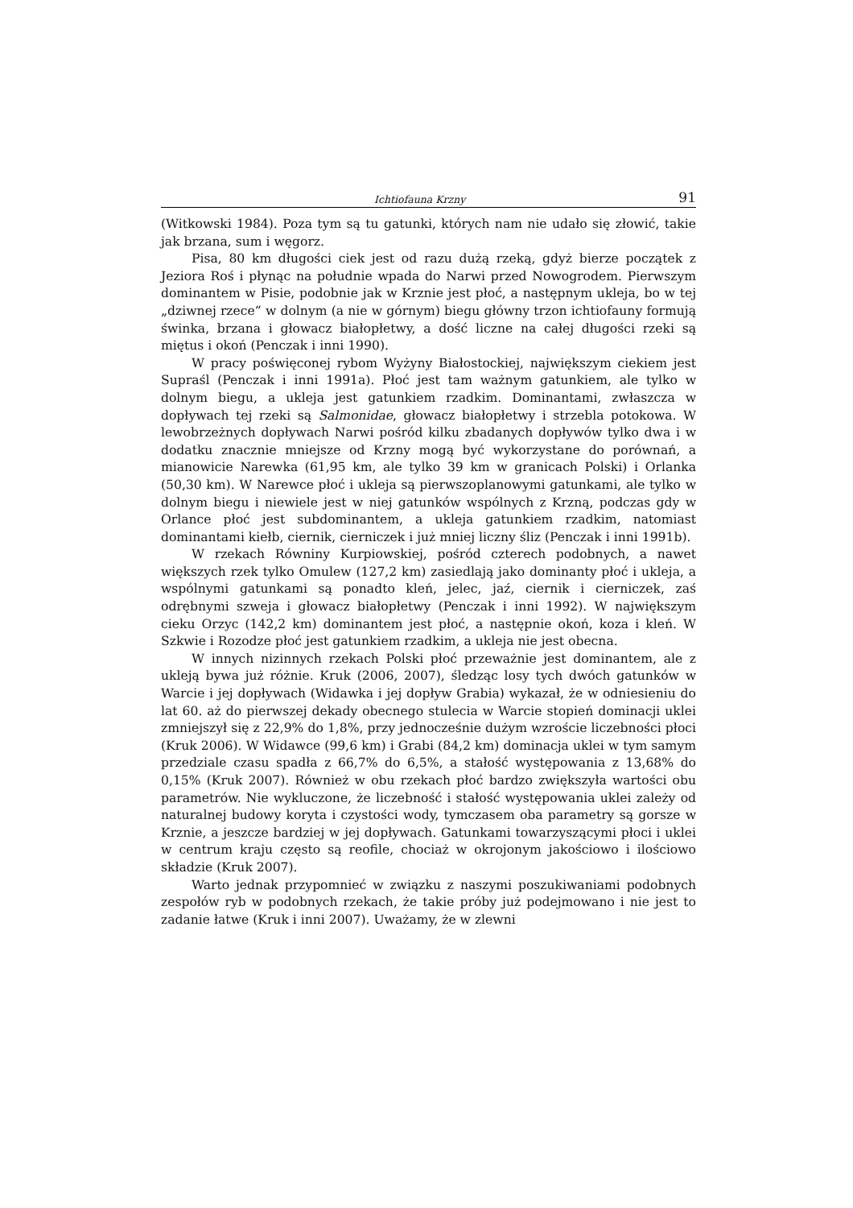Ichtiofauna Krzny 91
(Witkowski 1984). Poza tym są tu gatunki, których nam nie udało się złowić, takie jak brzana, sum i węgorz.
Pisa, 80 km długości ciek jest od razu dużą rzeką, gdyż bierze początek z Jeziora Roś i płynąc na południe wpada do Narwi przed Nowogrodem. Pierwszym dominantem w Pisie, podobnie jak w Krznie jest płoć, a następnym ukleja, bo w tej „dziwnej rzece” w dolnym (a nie w górnym) biegu główny trzon ichtiofauny formują świnka, brzana i głowacz białopłetwy, a dość liczne na całej długości rzeki są miętus i okoń (Penczak i inni 1990).
W pracy poświęconej rybom Wyżyny Białostockiej, największym ciekiem jest Supraśl (Penczak i inni 1991a). Płoć jest tam ważnym gatunkiem, ale tylko w dolnym biegu, a ukleja jest gatunkiem rzadkim. Dominantami, zwłaszcza w dopływach tej rzeki są Salmonidae, głowacz białopłetwy i strzebla potokowa. W lewobrzeżnych dopływach Narwi pośród kilku zbadanych dopływów tylko dwa i w dodatku znacznie mniejsze od Krzny mogą być wykorzystane do porównań, a mianowicie Narewka (61,95 km, ale tylko 39 km w granicach Polski) i Orlanka (50,30 km). W Narewce płoć i ukleja są pierwszoplanowymi gatunkami, ale tylko w dolnym biegu i niewiele jest w niej gatunków wspólnych z Krzną, podczas gdy w Orlance płoć jest subdominantem, a ukleja gatunkiem rzadkim, natomiast dominantami kiełb, ciernik, cierniczek i już mniej liczny śliz (Penczak i inni 1991b).
W rzekach Równiny Kurpiowskiej, pośród czterech podobnych, a nawet większych rzek tylko Omulew (127,2 km) zasiedlają jako dominanty płoć i ukleja, a wspólnymi gatunkami są ponadto kleń, jelec, jaź, ciernik i cierniczek, zaś odrębnymi szweja i głowacz białopłetwy (Penczak i inni 1992). W największym cieku Orzyc (142,2 km) dominantem jest płoć, a następnie okoń, koza i kleń. W Szkwie i Rozodze płoć jest gatunkiem rzadkim, a ukleja nie jest obecna.
W innych nizinnych rzekach Polski płoć przeważnie jest dominantem, ale z ukleją bywa już różnie. Kruk (2006, 2007), śledząc losy tych dwóch gatunków w Warcie i jej dopływach (Widawka i jej dopływ Grabia) wykazał, że w odniesieniu do lat 60. aż do pierwszej dekady obecnego stulecia w Warcie stopień dominacji uklei zmniejszył się z 22,9% do 1,8%, przy jednocześnie dużym wzroście liczebności płoci (Kruk 2006). W Widawce (99,6 km) i Grabi (84,2 km) dominacja uklei w tym samym przedziale czasu spadła z 66,7% do 6,5%, a stałość występowania z 13,68% do 0,15% (Kruk 2007). Również w obu rzekach płoć bardzo zwiększyła wartości obu parametrów. Nie wykluczone, że liczebność i stałość występowania uklei zależy od naturalnej budowy koryta i czystości wody, tymczasem oba parametry są gorsze w Krznie, a jeszcze bardziej w jej dopływach. Gatunkami towarzyszącymi płoci i uklei w centrum kraju często są reofile, chociaż w okrojonym jakościowo i ilościowo składzie (Kruk 2007).
Warto jednak przypomnieć w związku z naszymi poszukiwaniami podobnych zespołów ryb w podobnych rzekach, że takie próby już podejmowano i nie jest to zadanie łatwe (Kruk i inni 2007). Uważamy, że w zlewni